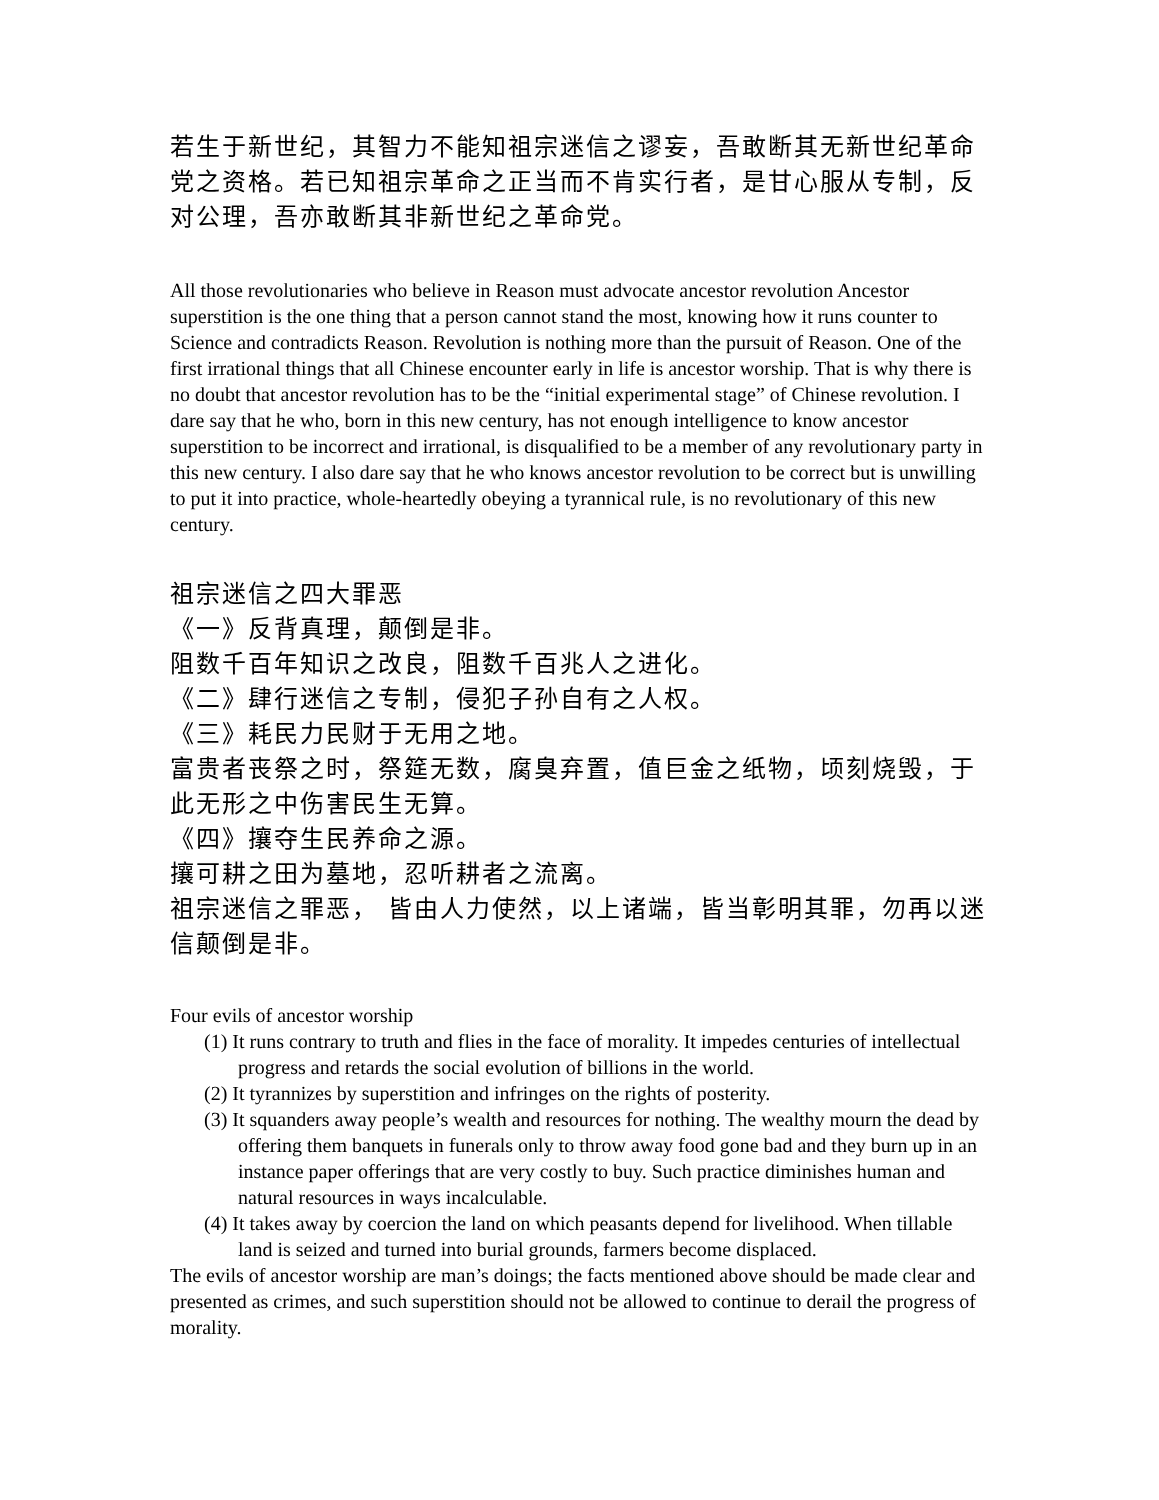若生于新世纪，其智力不能知祖宗迷信之谬妄，吾敢断其无新世纪革命党之资格。若已知祖宗革命之正当而不肯实行者，是甘心服从专制，反对公理，吾亦敢断其非新世纪之革命党。
All those revolutionaries who believe in Reason must advocate ancestor revolution Ancestor superstition is the one thing that a person cannot stand the most, knowing how it runs counter to Science and contradicts Reason. Revolution is nothing more than the pursuit of Reason. One of the first irrational things that all Chinese encounter early in life is ancestor worship. That is why there is no doubt that ancestor revolution has to be the “initial experimental stage” of Chinese revolution. I dare say that he who, born in this new century, has not enough intelligence to know ancestor superstition to be incorrect and irrational, is disqualified to be a member of any revolutionary party in this new century. I also dare say that he who knows ancestor revolution to be correct but is unwilling to put it into practice, whole-heartedly obeying a tyrannical rule, is no revolutionary of this new century.
祖宗迷信之四大罪恶
《一》反背真理，颠倒是非。
阻数千百年知识之改良，阻数千百兆人之进化。
《二》肆行迷信之专制，侵犯子孙自有之人权。
《三》耗民力民财于无用之地。
富贵者丧祭之时，祭筵无数，腐臭弃置，值巨金之纸物，顷刻烧毁，于此无形之中伤害民生无算。
《四》攘夺生民养命之源。
攘可耕之田为墓地，忍听耕者之流离。
祖宗迷信之罪恶， 皆由人力使然，以上诸端，皆当彰明其罪，勿再以迷信颠倒是非。
Four evils of ancestor worship
(1) It runs contrary to truth and flies in the face of morality. It impedes centuries of intellectual progress and retards the social evolution of billions in the world.
(2) It tyrannizes by superstition and infringes on the rights of posterity.
(3) It squanders away people’s wealth and resources for nothing. The wealthy mourn the dead by offering them banquets in funerals only to throw away food gone bad and they burn up in an instance paper offerings that are very costly to buy. Such practice diminishes human and natural resources in ways incalculable.
(4) It takes away by coercion the land on which peasants depend for livelihood. When tillable land is seized and turned into burial grounds, farmers become displaced.
The evils of ancestor worship are man’s doings; the facts mentioned above should be made clear and presented as crimes, and such superstition should not be allowed to continue to derail the progress of morality.